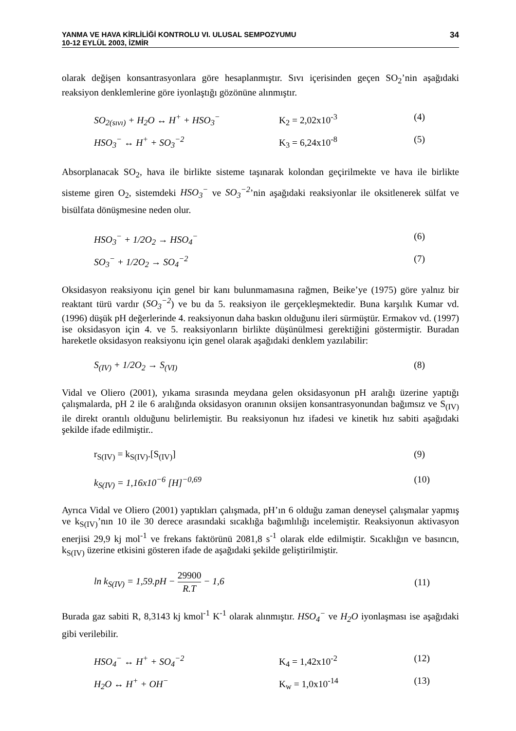YANMA VE HAVA KİRLİLİĞİ KONTROLU VI. ULUSAL SEMPOZYUMU
10-12 EYLÜL 2003, İZMİR
34
olarak değişen konsantrasyonlara göre hesaplanmıştır. Sıvı içerisinden geçen SO<sub>2</sub>’nin aşağıdaki reaksiyon denklemlerine göre iyonlaştığı gözönüne alınmıştır.
SO<sub>2(sıvı)</sub> + H<sub>2</sub>O ↔ H<sup>+</sup> + HSO<sub>3</sub><sup>−</sup> K<sub>2</sub> = 2,02x10<sup>-3</sup> (4)
HSO<sub>3</sub><sup>−</sup> ↔ H<sup>+</sup> + SO<sub>3</sub><sup>−2</sup> K<sub>3</sub> = 6,24x10<sup>-8</sup> (5)
Absorplanacak SO<sub>2</sub>, hava ile birlikte sisteme taşınarak kolondan geçirilmekte ve hava ile birlikte sisteme giren O<sub>2</sub>, sistemdeki HSO<sub>3</sub><sup>−</sup> ve SO<sub>3</sub><sup>−2</sup>’nin aşağıdaki reaksiyonlar ile oksitlenerek sülfat ve bisülfata dönüşmesine neden olur.
HSO<sub>3</sub><sup>−</sup> + 1/2O<sub>2</sub> → HSO<sub>4</sub><sup>−</sup> (6)
SO<sub>3</sub><sup>−</sup> + 1/2O<sub>2</sub> → SO<sub>4</sub><sup>−2</sup> (7)
Oksidasyon reaksiyonu için genel bir kanı bulunmamasına rağmen, Beike’ye (1975) göre yalnız bir reaktant türü vardır (SO<sub>3</sub><sup>−2</sup>) ve bu da 5. reaksiyon ile gerçekleşmektedir. Buna karşılık Kumar vd. (1996) düşük pH değerlerinde 4. reaksiyonun daha baskın olduğunu ileri sürmüştür. Ermakov vd. (1997) ise oksidasyon için 4. ve 5. reaksiyonların birlikte düşünülmesi gerektiğini göstermiştir. Buradan hareketle oksidasyon reaksiyonu için genel olarak aşağıdaki denklem yazılabilir:
S<sub>(IV)</sub> + 1/2O<sub>2</sub> → S<sub>(VI)</sub> (8)
Vidal ve Oliero (2001), yıkama sırasında meydana gelen oksidasyonun pH aralığı üzerine yaptığı çalışmalarda, pH 2 ile 6 aralığında oksidasyon oranının oksijen konsantrasyonundan bağımsız ve S<sub>(IV)</sub> ile direkt orantılı olduğunu belirlemiştir. Bu reaksiyonun hız ifadesi ve kinetik hız sabiti aşağıdaki şekilde ifade edilmiştir..
r<sub>S(IV)</sub> = k<sub>S(IV)</sub>.[S<sub>(IV)</sub>] (9)
k<sub>S(IV)</sub> = 1,16x10<sup>−6</sup> [H]<sup>−0,69</sup> (10)
Ayrıca Vidal ve Oliero (2001) yaptıkları çalışmada, pH’ın 6 olduğu zaman deneysel çalışmalar yapmış ve k<sub>S(IV)</sub>’nın 10 ile 30 derece arasındaki sıcaklığa bağımlılığı incelemiştir. Reaksiyonun aktivasyon enerjisi 29,9 kj mol<sup>-1</sup> ve frekans faktörünü 2081,8 s<sup>-1</sup> olarak elde edilmiştir. Sıcaklığın ve basıncın, k<sub>S(IV)</sub> üzerine etkisini gösteren ifade de aşağıdaki şekilde geliştirilmiştir.
ln k<sub>S(IV)</sub> = 1,59.pH − 29900 R.T − 1,6 (11)
Burada gaz sabiti R, 8,3143 kj kmol<sup>-1</sup> K<sup>-1</sup> olarak alınmıştır. HSO<sub>4</sub><sup>−</sup> ve H<sub>2</sub>O iyonlaşması ise aşağıdaki gibi verilebilir.
HSO<sub>4</sub><sup>−</sup> ↔ H<sup>+</sup> + SO<sub>4</sub><sup>−2</sup> K<sub>4</sub> = 1,42x10<sup>-2</sup> (12)
H<sub>2</sub>O ↔ H<sup>+</sup> + OH<sup>−</sup> K<sub>w</sub> = 1,0x10<sup>-14</sup> (13)